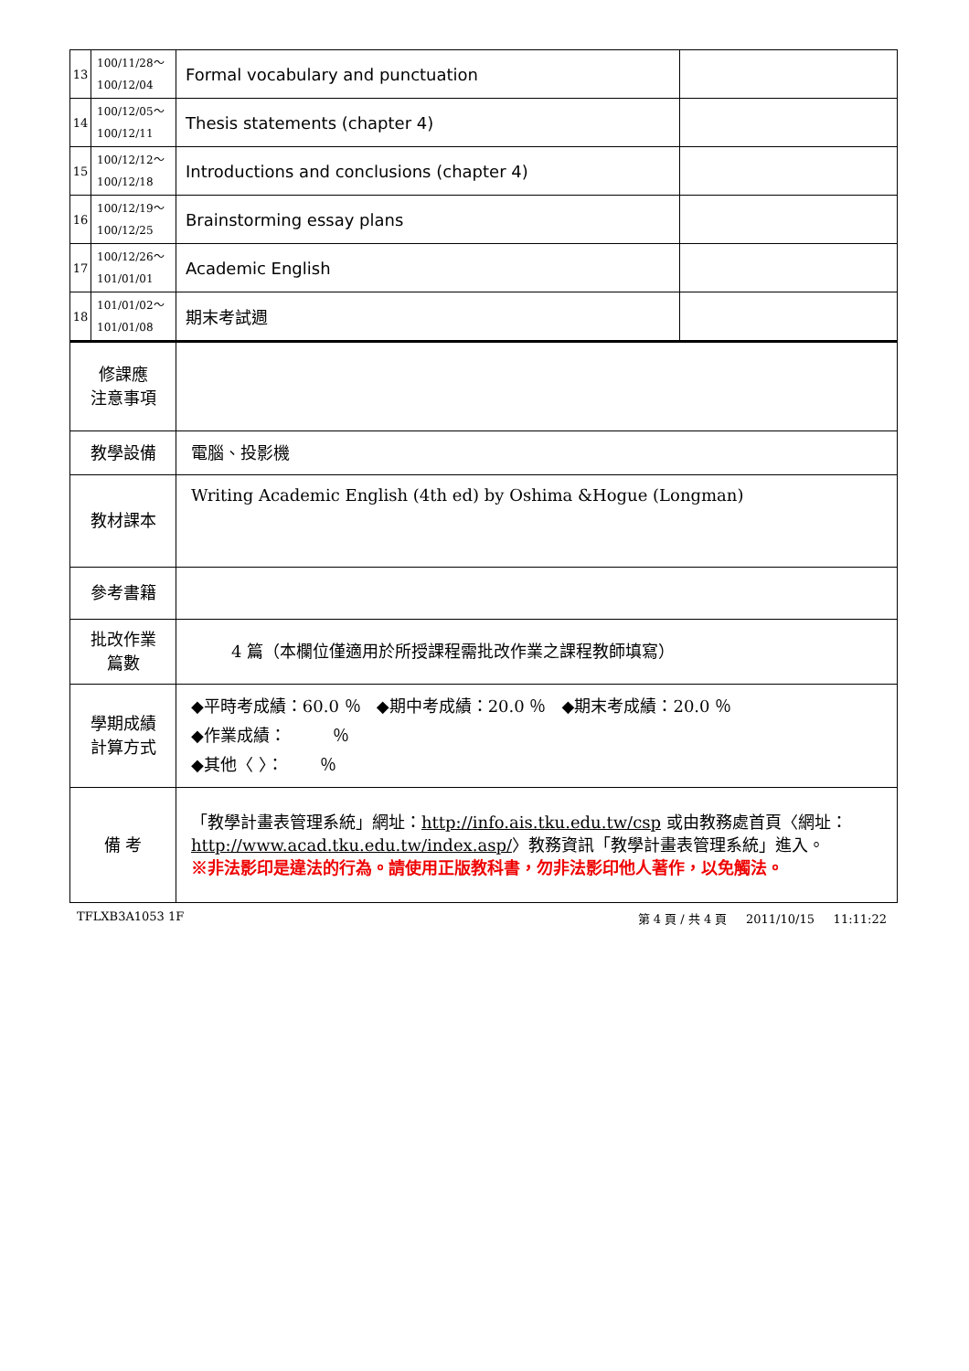| 13 | 100/11/28～ 100/12/04 | Formal vocabulary and punctuation | |
| 14 | 100/12/05～ 100/12/11 | Thesis statements (chapter 4) | |
| 15 | 100/12/12～ 100/12/18 | Introductions and conclusions (chapter 4) | |
| 16 | 100/12/19～ 100/12/25 | Brainstorming essay plans | |
| 17 | 100/12/26～ 101/01/01 | Academic English | |
| 18 | 101/01/02～ 101/01/08 | 期末考試週 | |
| 修課應 注意事項 | | | |
| 教學設備 | | 電腦、投影機 | |
| 教材課本 | | Writing Academic English (4th ed) by Oshima &Hogue (Longman) | |
| 參考書籍 | | | |
| 批改作業 篇數 | | 4 篇（本欄位僅適用於所授課程需批改作業之課程教師填寫） | |
| 學期成績 計算方式 | | ◆平時考成績：60.0 ％ ◆期中考成績：20.0 ％ ◆期末考成績：20.0 ％ ◆作業成績： ％ ◆其他〈 〉： ％ | |
| 備 考 | | 「教學計畫表管理系統」網址： http://info.ais.tku.edu.tw/csp 或由教務處首頁〈網址： http://www.acad.tku.edu.tw/index.asp/ 〉教務資訊「教學計畫表管理系統」進入。 ※非法影印是違法的行為。請使用正版教科書，勿非法影印他人著作，以免觸法。 | |
TFLXB3A1053 1F 第 4 頁 / 共 4 頁 2011/10/15 11:11:22